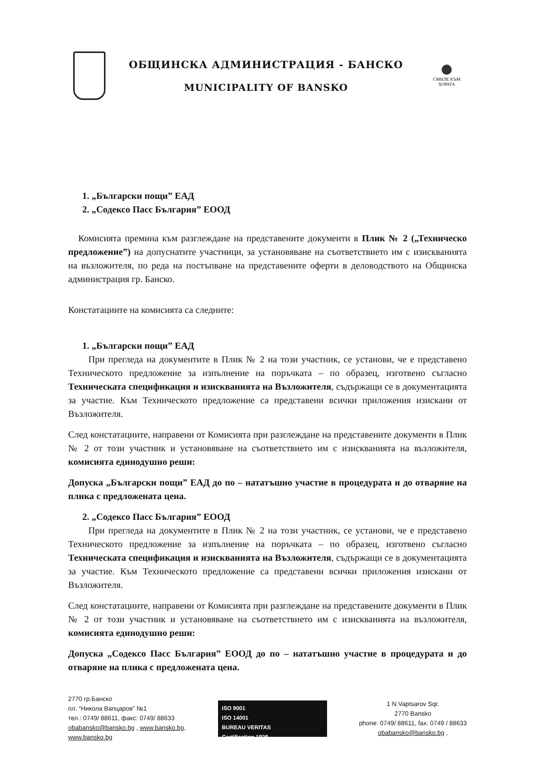ОБЩИНСКА АДМИНИСТРАЦИЯ - БАНСКО
MUNICIPALITY OF BANSKO
СМИЛЕ КЪМ ХОРАТА
1. „Български пощи” ЕАД
2. „Содексо Пасс България” ЕООД
Комисията премина към разглеждане на представените документи в Плик № 2 („Техническо предложение”) на допуснатите участници, за установяване на съответствието им с изискванията на възложителя, по реда на постъпване на представените оферти в деловодството на Общинска администрация гр. Банско.
Констатациите на комисията са следните:
1. „Български пощи” ЕАД
При прегледа на документите в Плик № 2 на този участник, се установи, че е представено Техническото предложение за изпълнение на поръчката – по образец, изготвено съгласно Техническата спецификация и изискванията на Възложителя, съдържащи се в документацията за участие. Към Техническото предложение са представени всички приложения изискани от Възложителя.
След констатациите, направени от Комисията при разглеждане на представените документи в Плик № 2 от този участник и установяване на съответствието им с изискванията на възложителя, комисията единодушно реши:
Допуска „Български пощи” ЕАД до по – нататъшно участие в процедурата и до отваряне на плика с предложената цена.
2. „Содексо Пасс България” ЕООД
При прегледа на документите в Плик № 2 на този участник, се установи, че е представено Техническото предложение за изпълнение на поръчката – по образец, изготвено съгласно Техническата спецификация и изискванията на Възложителя, съдържащи се в документацията за участие. Към Техническото предложение са представени всички приложения изискани от Възложителя.
След констатациите, направени от Комисията при разглеждане на представените документи в Плик № 2 от този участник и установяване на съответствието им с изискванията на възложителя, комисията единодушно реши:
Допуска „Содексо Пасс България” ЕООД до по – нататъшно участие в процедурата и до отваряне на плика с предложената цена.
2770 гр.Банско
пл. “Никола Вапцаров” №1
тел.: 0749/ 88611, факс: 0749/ 88633
obabansko@bansko.bg , www.bansko.bg,
www.bansko.bg
ISO 9001
ISO 14001
BUREAU VERITAS
Certification 1828
1 N.Vaptsarov Sqr.
2770 Bansko
phone: 0749/ 88611, fax: 0749 / 88633
obabansko@bansko.bg ,